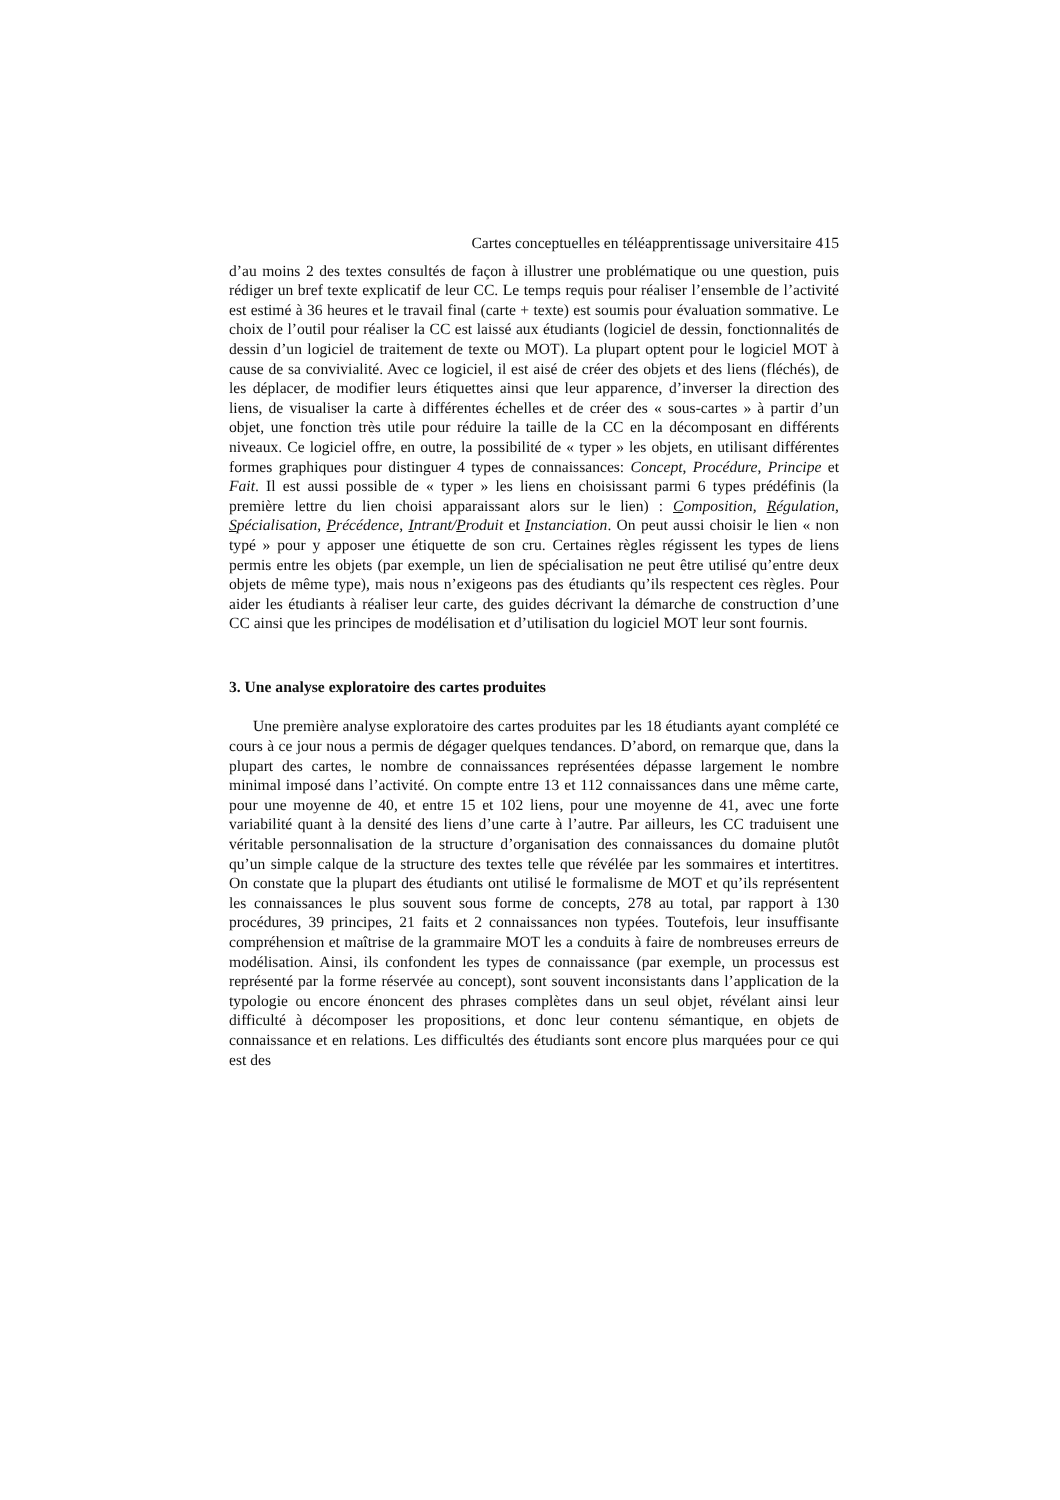Cartes conceptuelles en téléapprentissage universitaire 415
d’au moins 2 des textes consultés de façon à illustrer une problématique ou une question, puis rédiger un bref texte explicatif de leur CC. Le temps requis pour réaliser l’ensemble de l’activité est estimé à 36 heures et le travail final (carte + texte) est soumis pour évaluation sommative. Le choix de l’outil pour réaliser la CC est laissé aux étudiants (logiciel de dessin, fonctionnalités de dessin d’un logiciel de traitement de texte ou MOT). La plupart optent pour le logiciel MOT à cause de sa convivialité. Avec ce logiciel, il est aisé de créer des objets et des liens (fléchés), de les déplacer, de modifier leurs étiquettes ainsi que leur apparence, d’inverser la direction des liens, de visualiser la carte à différentes échelles et de créer des « sous-cartes » à partir d’un objet, une fonction très utile pour réduire la taille de la CC en la décomposant en différents niveaux. Ce logiciel offre, en outre, la possibilité de « typer » les objets, en utilisant différentes formes graphiques pour distinguer 4 types de connaissances: Concept, Procédure, Principe et Fait. Il est aussi possible de « typer » les liens en choisissant parmi 6 types prédéfinis (la première lettre du lien choisi apparaissant alors sur le lien) : Composition, Régulation, Spécialisation, Précédence, Intrant/Produit et Instanciation. On peut aussi choisir le lien « non typé » pour y apposer une étiquette de son cru. Certaines règles régissent les types de liens permis entre les objets (par exemple, un lien de spécialisation ne peut être utilisé qu’entre deux objets de même type), mais nous n’exigeons pas des étudiants qu’ils respectent ces règles. Pour aider les étudiants à réaliser leur carte, des guides décrivant la démarche de construction d’une CC ainsi que les principes de modélisation et d’utilisation du logiciel MOT leur sont fournis.
3. Une analyse exploratoire des cartes produites
Une première analyse exploratoire des cartes produites par les 18 étudiants ayant complété ce cours à ce jour nous a permis de dégager quelques tendances. D’abord, on remarque que, dans la plupart des cartes, le nombre de connaissances représentées dépasse largement le nombre minimal imposé dans l’activité. On compte entre 13 et 112 connaissances dans une même carte, pour une moyenne de 40, et entre 15 et 102 liens, pour une moyenne de 41, avec une forte variabilité quant à la densité des liens d’une carte à l’autre. Par ailleurs, les CC traduisent une véritable personnalisation de la structure d’organisation des connaissances du domaine plutôt qu’un simple calque de la structure des textes telle que révélée par les sommaires et intertitres. On constate que la plupart des étudiants ont utilisé le formalisme de MOT et qu’ils représentent les connaissances le plus souvent sous forme de concepts, 278 au total, par rapport à 130 procédures, 39 principes, 21 faits et 2 connaissances non typées. Toutefois, leur insuffisante compréhension et maîtrise de la grammaire MOT les a conduits à faire de nombreuses erreurs de modélisation. Ainsi, ils confondent les types de connaissance (par exemple, un processus est représenté par la forme réservée au concept), sont souvent inconsistants dans l’application de la typologie ou encore énoncent des phrases complètes dans un seul objet, révélant ainsi leur difficulté à décomposer les propositions, et donc leur contenu sémantique, en objets de connaissance et en relations. Les difficultés des étudiants sont encore plus marquées pour ce qui est des